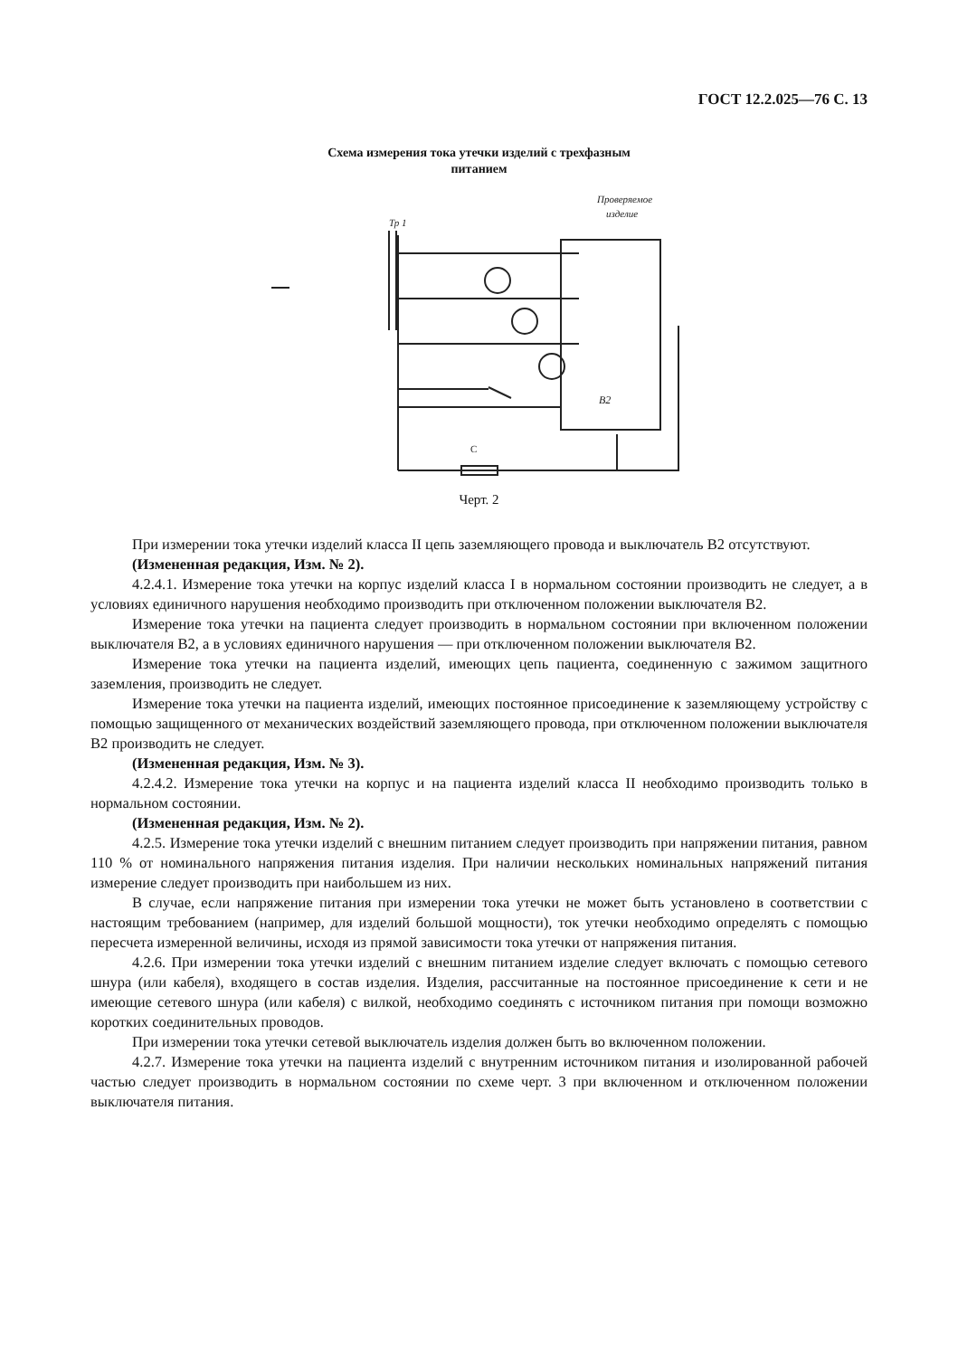ГОСТ 12.2.025—76 С. 13
Схема измерения тока утечки изделий с трехфазным
питанием
Проверяемое
изделие
Тр 1
C
B2
Черт. 2
При измерении тока утечки изделий класса II цепь заземляющего провода и выключатель В2 отсутствуют.
(Измененная редакция, Изм. № 2).
4.2.4.1. Измерение тока утечки на корпус изделий класса I в нормальном состоянии производить не следует, а в условиях единичного нарушения необходимо производить при отключенном положении выключателя В2.
Измерение тока утечки на пациента следует производить в нормальном состоянии при включенном положении выключателя В2, а в условиях единичного нарушения — при отключенном положении выключателя В2.
Измерение тока утечки на пациента изделий, имеющих цепь пациента, соединенную с зажимом защитного заземления, производить не следует.
Измерение тока утечки на пациента изделий, имеющих постоянное присоединение к заземляющему устройству с помощью защищенного от механических воздействий заземляющего провода, при отключенном положении выключателя В2 производить не следует.
(Измененная редакция, Изм. № 3).
4.2.4.2. Измерение тока утечки на корпус и на пациента изделий класса II необходимо производить только в нормальном состоянии.
(Измененная редакция, Изм. № 2).
4.2.5. Измерение тока утечки изделий с внешним питанием следует производить при напряжении питания, равном 110 % от номинального напряжения питания изделия. При наличии нескольких номинальных напряжений питания измерение следует производить при наибольшем из них.
В случае, если напряжение питания при измерении тока утечки не может быть установлено в соответствии с настоящим требованием (например, для изделий большой мощности), ток утечки необходимо определять с помощью пересчета измеренной величины, исходя из прямой зависимости тока утечки от напряжения питания.
4.2.6. При измерении тока утечки изделий с внешним питанием изделие следует включать с помощью сетевого шнура (или кабеля), входящего в состав изделия. Изделия, рассчитанные на постоянное присоединение к сети и не имеющие сетевого шнура (или кабеля) с вилкой, необходимо соединять с источником питания при помощи возможно коротких соединительных проводов.
При измерении тока утечки сетевой выключатель изделия должен быть во включенном положении.
4.2.7. Измерение тока утечки на пациента изделий с внутренним источником питания и изолированной рабочей частью следует производить в нормальном состоянии по схеме черт. 3 при включенном и отключенном положении выключателя питания.